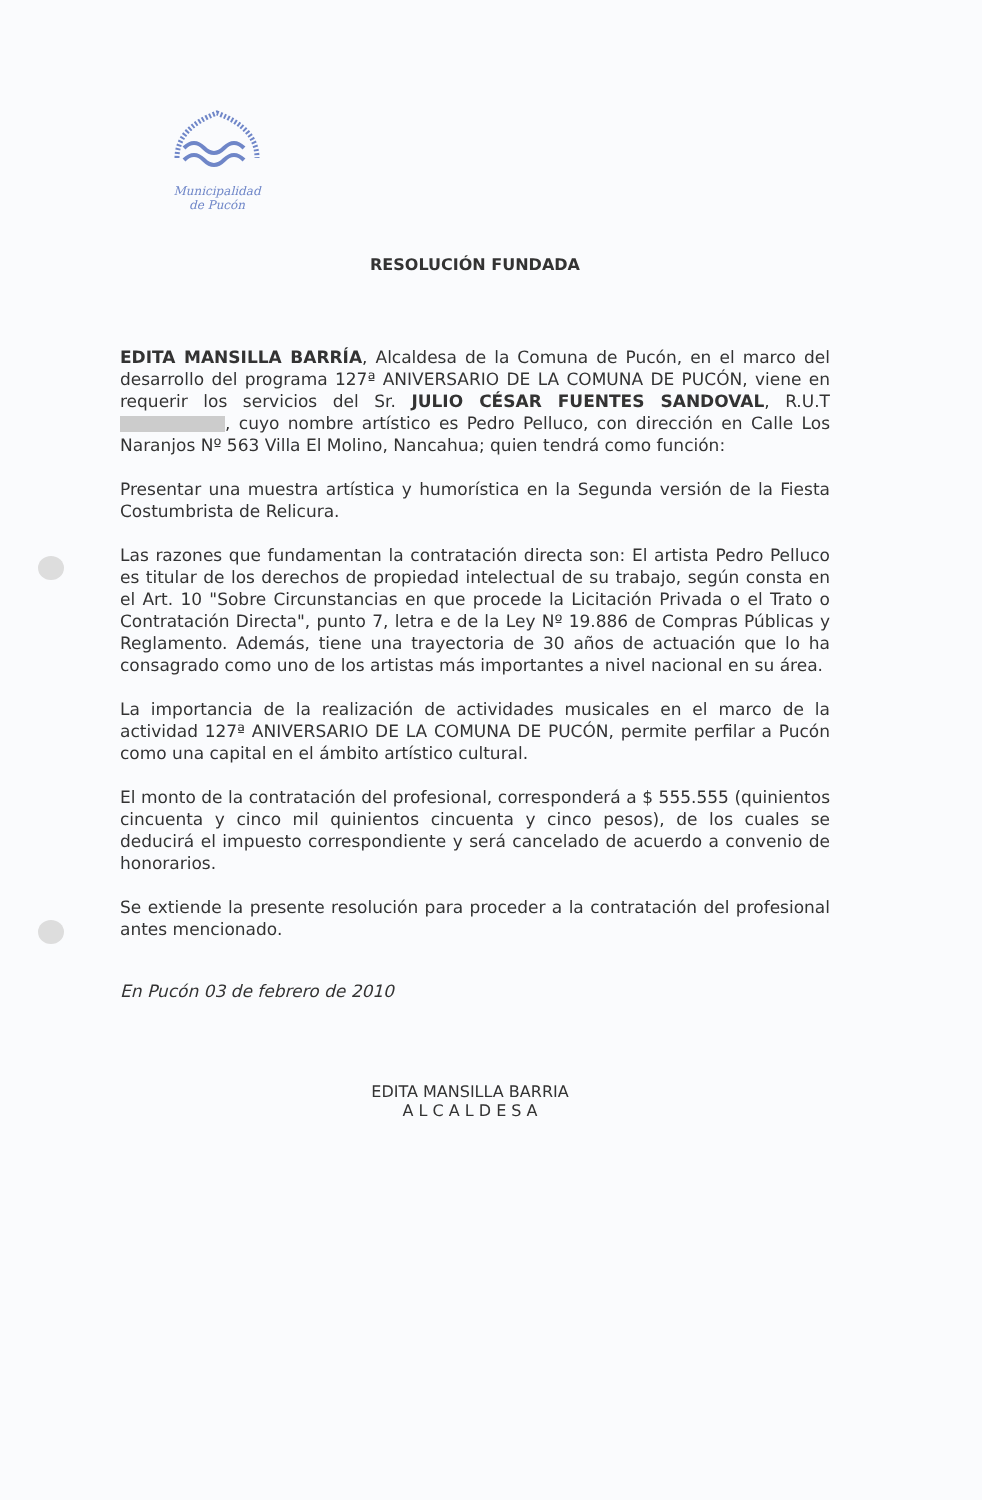Municipalidad
de Pucón
RESOLUCIÓN FUNDADA
EDITA MANSILLA BARRÍA, Alcaldesa de la Comuna de Pucón, en el marco del desarrollo del programa 127ª ANIVERSARIO DE LA COMUNA DE PUCÓN, viene en requerir los servicios del Sr. JULIO CÉSAR FUENTES SANDOVAL, R.U.T , cuyo nombre artístico es Pedro Pelluco, con dirección en Calle Los Naranjos Nº 563 Villa El Molino, Nancahua; quien tendrá como función:
Presentar una muestra artística y humorística en la Segunda versión de la Fiesta Costumbrista de Relicura.
Las razones que fundamentan la contratación directa son: El artista Pedro Pelluco es titular de los derechos de propiedad intelectual de su trabajo, según consta en el Art. 10 "Sobre Circunstancias en que procede la Licitación Privada o el Trato o Contratación Directa", punto 7, letra e de la Ley Nº 19.886 de Compras Públicas y Reglamento. Además, tiene una trayectoria de 30 años de actuación que lo ha consagrado como uno de los artistas más importantes a nivel nacional en su área.
La importancia de la realización de actividades musicales en el marco de la actividad 127ª ANIVERSARIO DE LA COMUNA DE PUCÓN, permite perfilar a Pucón como una capital en el ámbito artístico cultural.
El monto de la contratación del profesional, corresponderá a $ 555.555 (quinientos cincuenta y cinco mil quinientos cincuenta y cinco pesos), de los cuales se deducirá el impuesto correspondiente y será cancelado de acuerdo a convenio de honorarios.
Se extiende la presente resolución para proceder a la contratación del profesional antes mencionado.
En Pucón 03 de febrero de 2010
EDITA MANSILLA BARRIA
A L C A L D E S A